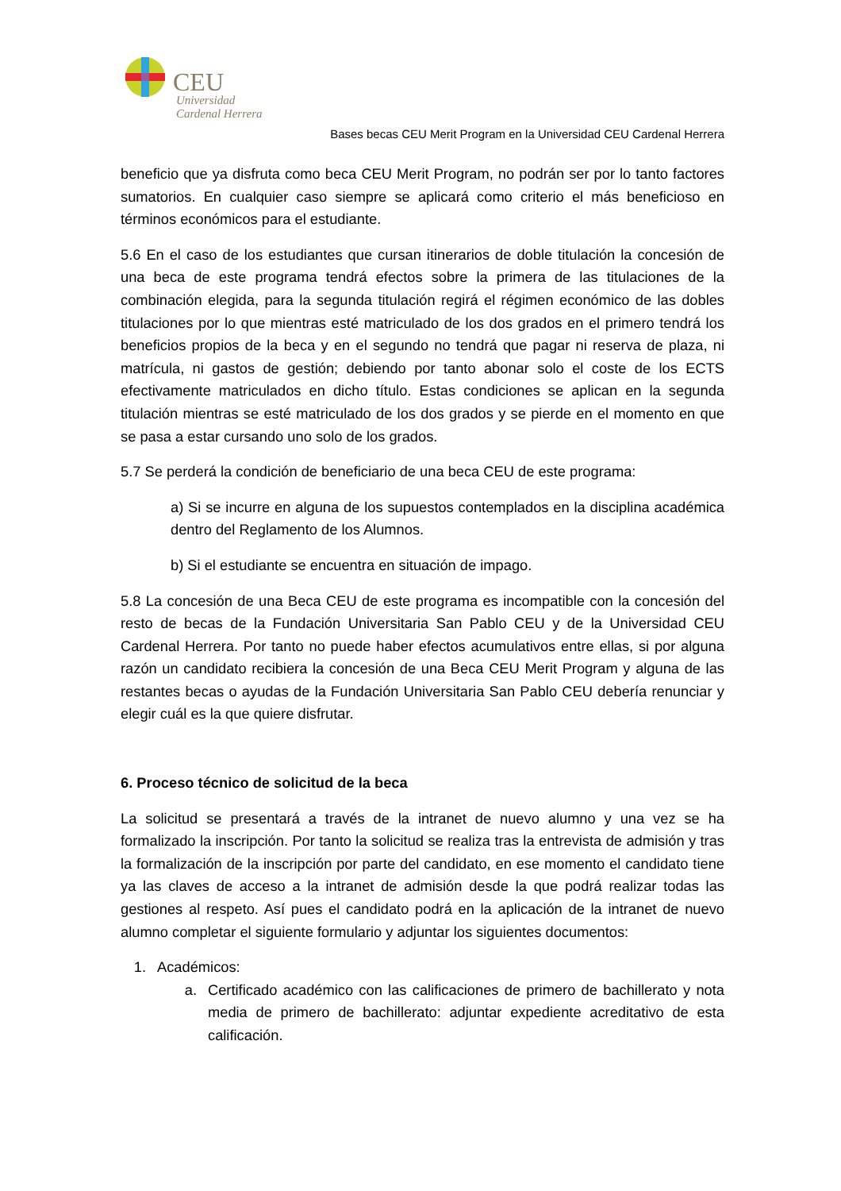CEU
Universidad
Cardenal Herrera
Bases becas CEU Merit Program en la Universidad CEU Cardenal Herrera
beneficio que ya disfruta como beca CEU Merit Program, no podrán ser por lo tanto factores sumatorios. En cualquier caso siempre se aplicará como criterio el más beneficioso en términos económicos para el estudiante.
5.6 En el caso de los estudiantes que cursan itinerarios de doble titulación la concesión de una beca de este programa tendrá efectos sobre la primera de las titulaciones de la combinación elegida, para la segunda titulación regirá el régimen económico de las dobles titulaciones por lo que mientras esté matriculado de los dos grados en el primero tendrá los beneficios propios de la beca y en el segundo no tendrá que pagar ni reserva de plaza, ni matrícula, ni gastos de gestión; debiendo por tanto abonar solo el coste de los ECTS efectivamente matriculados en dicho título. Estas condiciones se aplican en la segunda titulación mientras se esté matriculado de los dos grados y se pierde en el momento en que se pasa a estar cursando uno solo de los grados.
5.7 Se perderá la condición de beneficiario de una beca CEU de este programa:
a) Si se incurre en alguna de los supuestos contemplados en la disciplina académica dentro del Reglamento de los Alumnos.
b) Si el estudiante se encuentra en situación de impago.
5.8 La concesión de una Beca CEU de este programa es incompatible con la concesión del resto de becas de la Fundación Universitaria San Pablo CEU y de la Universidad CEU Cardenal Herrera. Por tanto no puede haber efectos acumulativos entre ellas, si por alguna razón un candidato recibiera la concesión de una Beca CEU Merit Program y alguna de las restantes becas o ayudas de la Fundación Universitaria San Pablo CEU debería renunciar y elegir cuál es la que quiere disfrutar.
6. Proceso técnico de solicitud de la beca
La solicitud se presentará a través de la intranet de nuevo alumno y una vez se ha formalizado la inscripción. Por tanto la solicitud se realiza tras la entrevista de admisión y tras la formalización de la inscripción por parte del candidato, en ese momento el candidato tiene ya las claves de acceso a la intranet de admisión desde la que podrá realizar todas las gestiones al respeto. Así pues el candidato podrá en la aplicación de la intranet de nuevo alumno completar el siguiente formulario y adjuntar los siguientes documentos:
1. Académicos:
a. Certificado académico con las calificaciones de primero de bachillerato y nota media de primero de bachillerato: adjuntar expediente acreditativo de esta calificación.